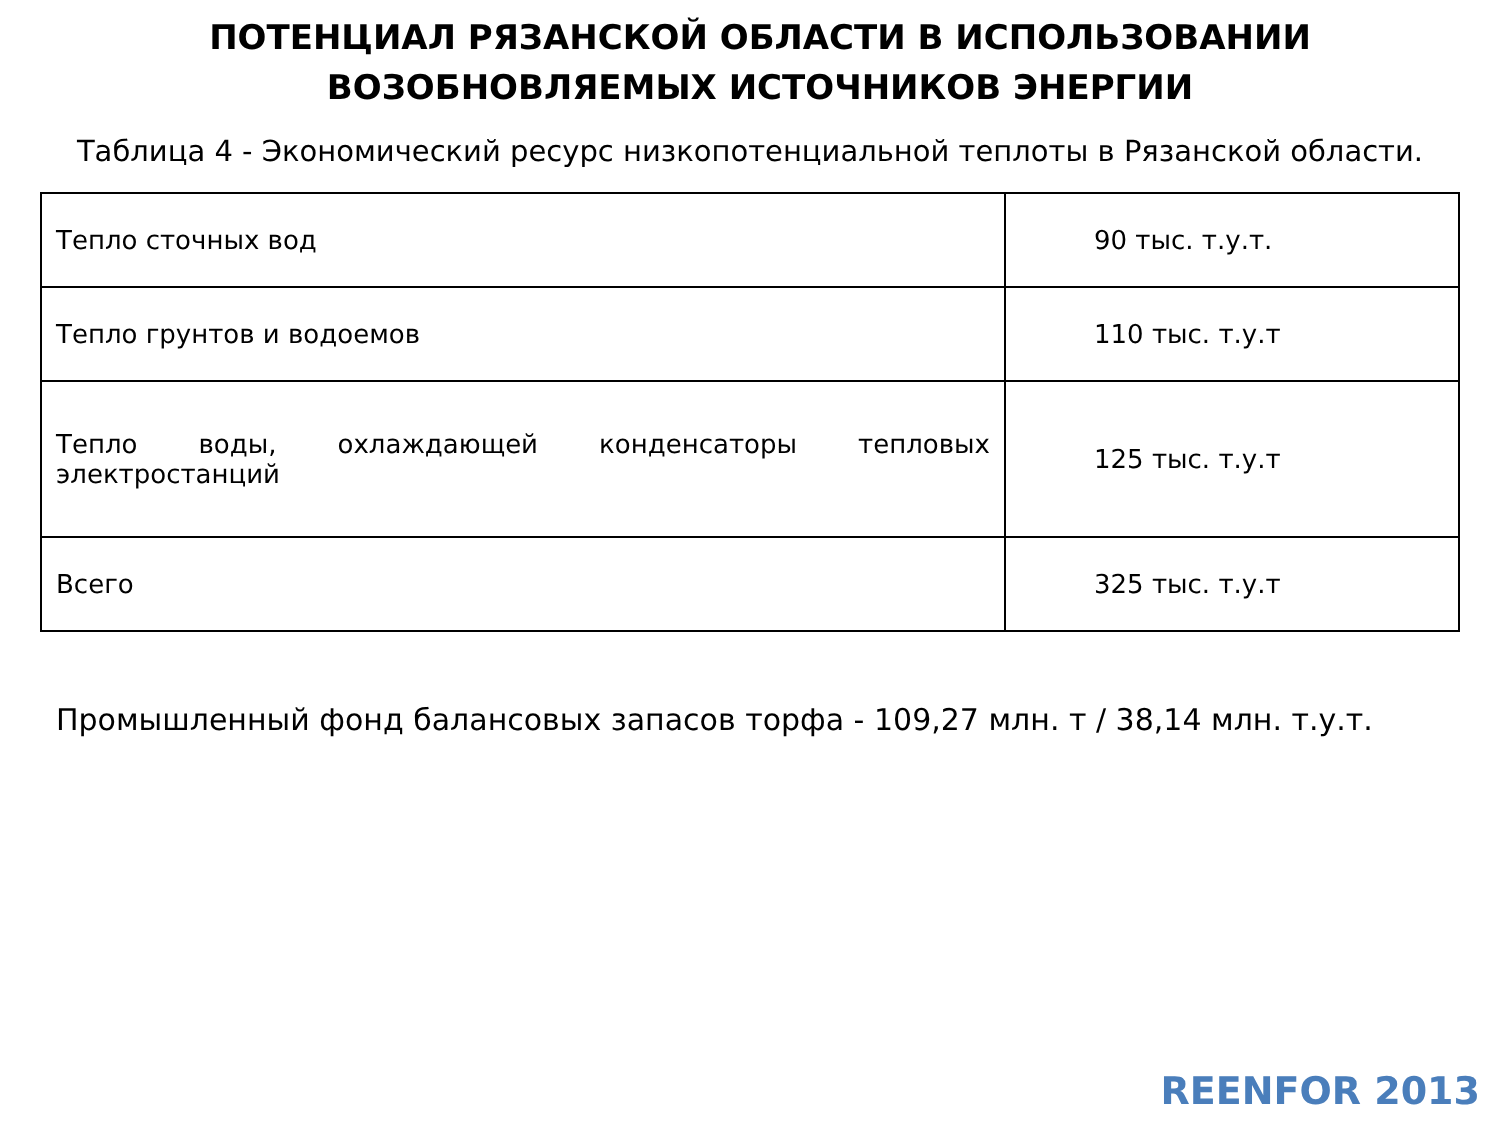ПОТЕНЦИАЛ РЯЗАНСКОЙ ОБЛАСТИ В ИСПОЛЬЗОВАНИИ
ВОЗОБНОВЛЯЕМЫХ ИСТОЧНИКОВ ЭНЕРГИИ
Таблица 4 - Экономический ресурс низкопотенциальной теплоты в Рязанской области.
| Тепло сточных вод | 90 тыс. т.у.т. |
| Тепло грунтов и водоемов | 110 тыс. т.у.т |
| Тепло воды, охлаждающей конденсаторы тепловых электростанций | 125 тыс. т.у.т |
| Всего | 325 тыс. т.у.т |
Промышленный фонд балансовых запасов торфа - 109,27 млн. т / 38,14 млн. т.у.т.
REENFOR 2013